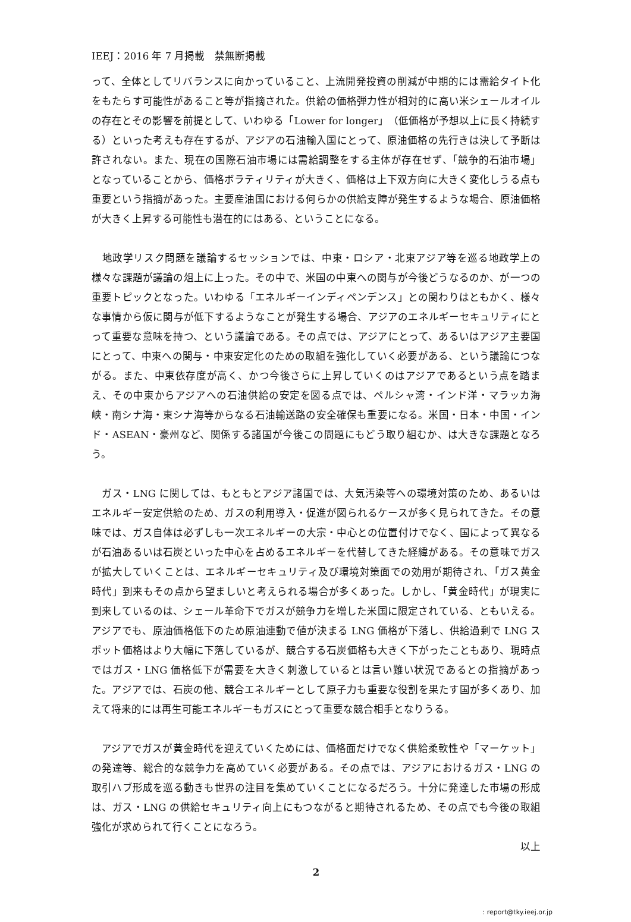IEEJ：2016 年 7 月掲載　禁無断掲載
って、全体としてリバランスに向かっていること、上流開発投資の削減が中期的には需給タイト化をもたらす可能性があること等が指摘された。供給の価格弾力性が相対的に高い米シェールオイルの存在とその影響を前提として、いわゆる「Lower for longer」（低価格が予想以上に長く持続する）といった考えも存在するが、アジアの石油輸入国にとって、原油価格の先行きは決して予断は許されない。また、現在の国際石油市場には需給調整をする主体が存在せず、「競争的石油市場」となっていることから、価格ボラティリティが大きく、価格は上下双方向に大きく変化しうる点も重要という指摘があった。主要産油国における何らかの供給支障が発生するような場合、原油価格が大きく上昇する可能性も潜在的にはある、ということになる。
　地政学リスク問題を議論するセッションでは、中東・ロシア・北東アジア等を巡る地政学上の様々な課題が議論の俎上に上った。その中で、米国の中東への関与が今後どうなるのか、が一つの重要トピックとなった。いわゆる「エネルギーインディペンデンス」との関わりはともかく、様々な事情から仮に関与が低下するようなことが発生する場合、アジアのエネルギーセキュリティにとって重要な意味を持つ、という議論である。その点では、アジアにとって、あるいはアジア主要国にとって、中東への関与・中東安定化のための取組を強化していく必要がある、という議論につながる。また、中東依存度が高く、かつ今後さらに上昇していくのはアジアであるという点を踏まえ、その中東からアジアへの石油供給の安定を図る点では、ペルシャ湾・インド洋・マラッカ海峡・南シナ海・東シナ海等からなる石油輸送路の安全確保も重要になる。米国・日本・中国・インド・ASEAN・豪州など、関係する諸国が今後この問題にもどう取り組むか、は大きな課題となろう。
　ガス・LNG に関しては、もともとアジア諸国では、大気汚染等への環境対策のため、あるいはエネルギー安定供給のため、ガスの利用導入・促進が図られるケースが多く見られてきた。その意味では、ガス自体は必ずしも一次エネルギーの大宗・中心との位置付けでなく、国によって異なるが石油あるいは石炭といった中心を占めるエネルギーを代替してきた経緯がある。その意味でガスが拡大していくことは、エネルギーセキュリティ及び環境対策面での効用が期待され、「ガス黄金時代」到来もその点から望ましいと考えられる場合が多くあった。しかし、「黄金時代」が現実に到来しているのは、シェール革命下でガスが競争力を増した米国に限定されている、ともいえる。アジアでも、原油価格低下のため原油連動で値が決まる LNG 価格が下落し、供給過剰で LNG スポット価格はより大幅に下落しているが、競合する石炭価格も大きく下がったこともあり、現時点ではガス・LNG 価格低下が需要を大きく刺激しているとは言い難い状況であるとの指摘があった。アジアでは、石炭の他、競合エネルギーとして原子力も重要な役割を果たす国が多くあり、加えて将来的には再生可能エネルギーもガスにとって重要な競合相手となりうる。
　アジアでガスが黄金時代を迎えていくためには、価格面だけでなく供給柔軟性や「マーケット」の発達等、総合的な競争力を高めていく必要がある。その点では、アジアにおけるガス・LNG の取引ハブ形成を巡る動きも世界の注目を集めていくことになるだろう。十分に発達した市場の形成は、ガス・LNG の供給セキュリティ向上にもつながると期待されるため、その点でも今後の取組強化が求められて行くことになろう。
以上
2
: report@tky.ieej.or.jp